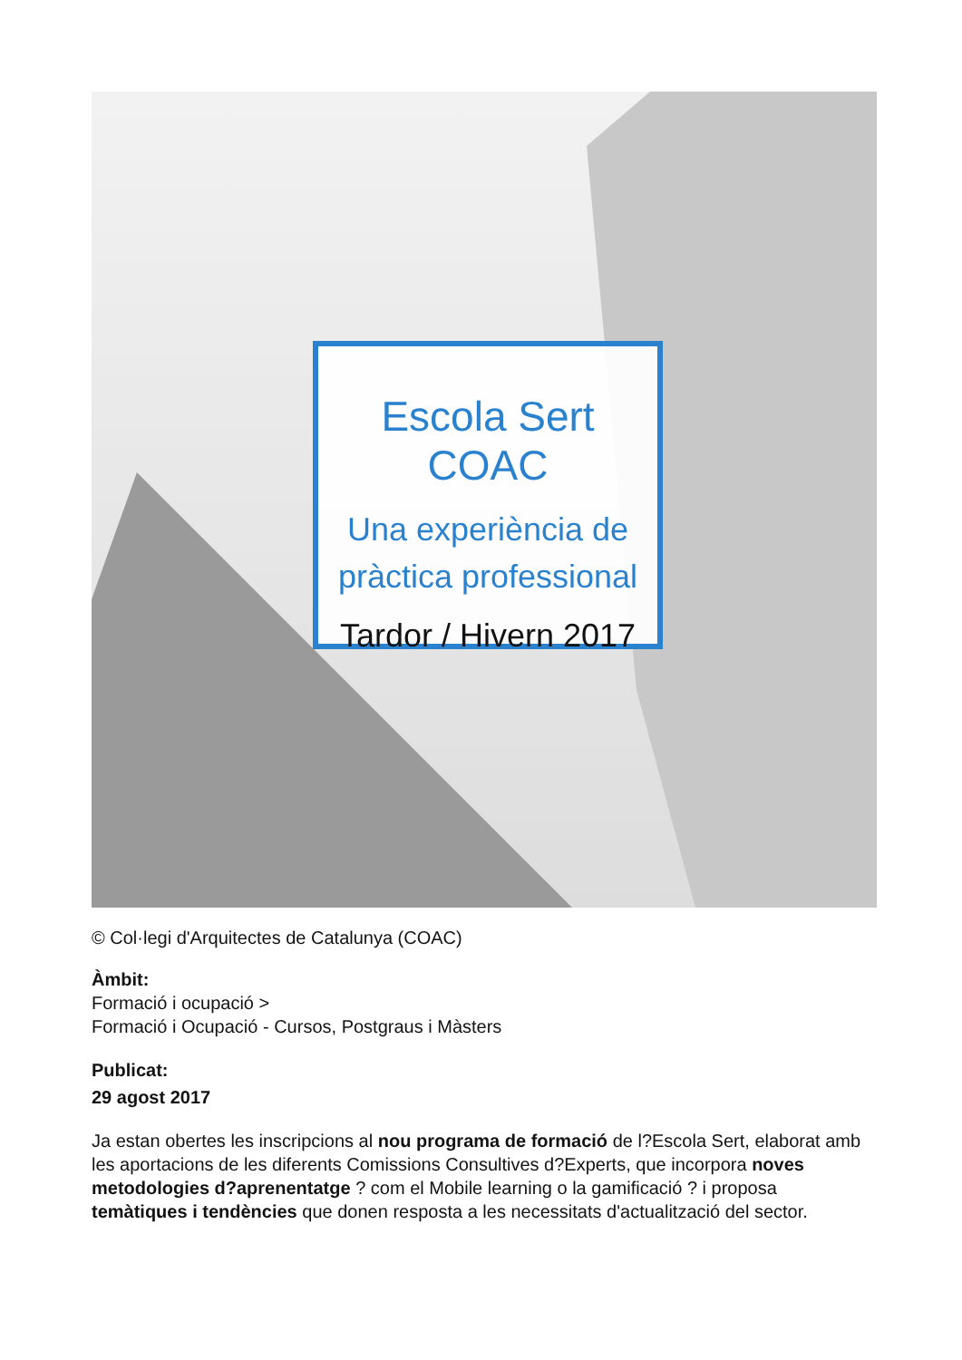Escola Sert COAC
Una experiència de
pràctica professional
Tardor / Hivern 2017
© Col·legi d'Arquitectes de Catalunya (COAC)
Àmbit:
Formació i ocupació >
Formació i Ocupació - Cursos, Postgraus i Màsters
Publicat:
29 agost 2017
Ja estan obertes les inscripcions al nou programa de formació de l?Escola Sert, elaborat amb les aportacions de les diferents Comissions Consultives d?Experts, que incorpora noves metodologies d?aprenentatge ? com el Mobile learning o la gamificació ? i proposa temàtiques i tendències que donen resposta a les necessitats d'actualització del sector.